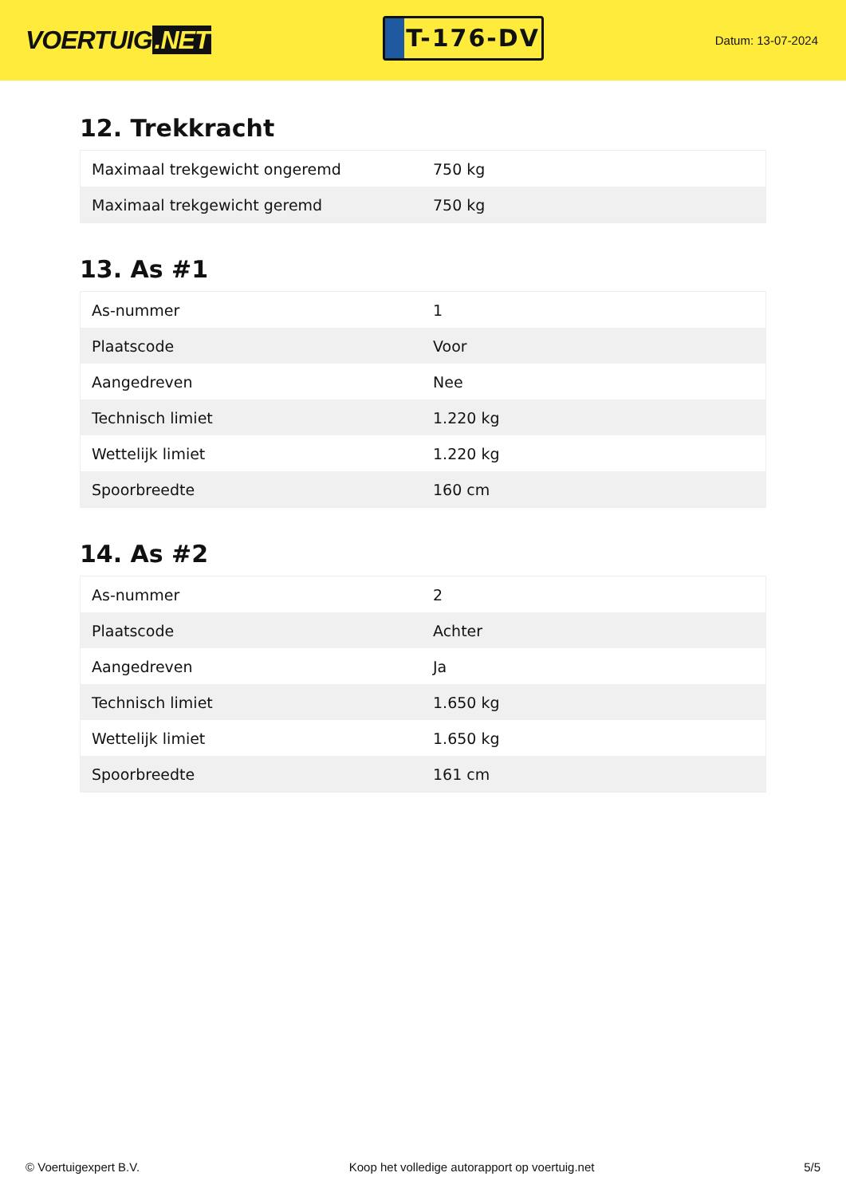VOERTUIG.NET
T-176-DV
Datum: 13-07-2024
12. Trekkracht
| Maximaal trekgewicht ongeremd | 750 kg |
| Maximaal trekgewicht geremd | 750 kg |
13. As #1
| As-nummer | 1 |
| Plaatscode | Voor |
| Aangedreven | Nee |
| Technisch limiet | 1.220 kg |
| Wettelijk limiet | 1.220 kg |
| Spoorbreedte | 160 cm |
14. As #2
| As-nummer | 2 |
| Plaatscode | Achter |
| Aangedreven | Ja |
| Technisch limiet | 1.650 kg |
| Wettelijk limiet | 1.650 kg |
| Spoorbreedte | 161 cm |
© Voertuigexpert B.V. Koop het volledige autorapport op voertuig.net 5/5